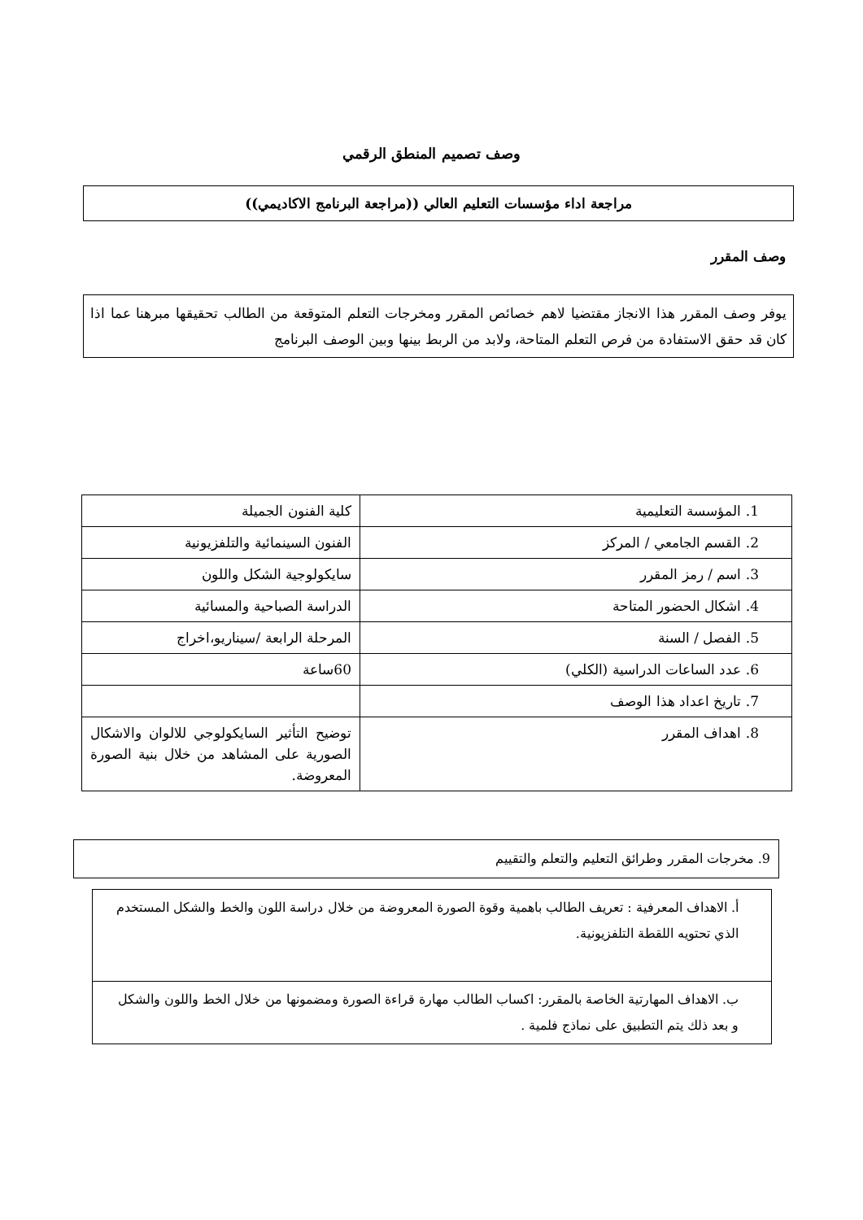وصف تصميم المنطق الرقمي
مراجعة اداء مؤسسات التعليم العالي ((مراجعة البرنامج الاكاديمي))
وصف المقرر
يوفر وصف المقرر هذا الانجاز مقتضيا لاهم خصائص المقرر ومخرجات التعلم المتوقعة من الطالب تحقيقها مبرهنا عما اذا كان قد حقق الاستفادة من فرص التعلم المتاحة، ولابد من الربط بينها وبين الوصف البرنامج
| 1. المؤسسة التعليمية | كلية الفنون الجميلة |
| 2. القسم الجامعي / المركز | الفنون السينمائية والتلفزيونية |
| 3. اسم / رمز المقرر | سايكولوجية الشكل واللون |
| 4. اشكال الحضور المتاحة | الدراسة الصباحية والمسائية |
| 5. الفصل / السنة | المرحلة الرابعة /سيناريو،اخراج |
| 6. عدد الساعات الدراسية (الكلي) | 60ساعة |
| 7. تاريخ اعداد هذا الوصف | |
| 8. اهداف المقرر | توضيح التأثير السايكولوجي للالوان والاشكال الصورية على المشاهد من خلال بنية الصورة المعروضة. |
9. مخرجات المقرر وطرائق التعليم والتعلم والتقييم
| أ. الاهداف المعرفية : تعريف الطالب باهمية وقوة الصورة المعروضة من خلال دراسة اللون والخط والشكل المستخدم الذي تحتويه اللقطة التلفزيونية. |
| ب. الاهداف المهارتية الخاصة بالمقرر: اكساب الطالب مهارة قراءة الصورة ومضمونها من خلال الخط واللون والشكل و بعد ذلك يتم التطبيق على نماذج فلمية . |